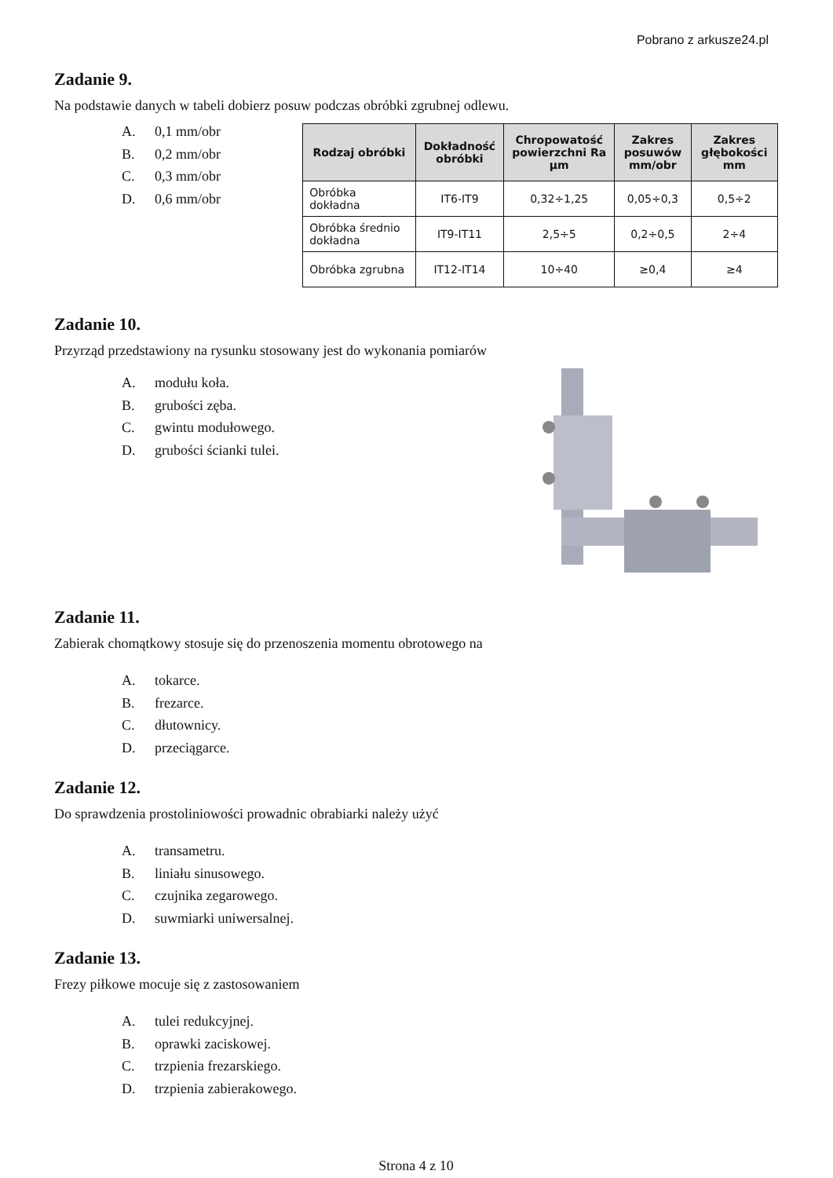Pobrano z arkusze24.pl
Zadanie 9.
Na podstawie danych w tabeli dobierz posuw podczas obróbki zgrubnej odlewu.
A. 0,1 mm/obr
B. 0,2 mm/obr
C. 0,3 mm/obr
D. 0,6 mm/obr
| Rodzaj obróbki | Dokładność obróbki | Chropowatość powierzchni Ra µm | Zakres posuwów mm/obr | Zakres głębokości mm |
| --- | --- | --- | --- | --- |
| Obróbka dokładna | IT6-IT9 | 0,32÷1,25 | 0,05÷0,3 | 0,5÷2 |
| Obróbka średnio dokładna | IT9-IT11 | 2,5÷5 | 0,2÷0,5 | 2÷4 |
| Obróbka zgrubna | IT12-IT14 | 10÷40 | ≥0,4 | ≥4 |
Zadanie 10.
Przyrząd przedstawiony na rysunku stosowany jest do wykonania pomiarów
A. modułu koła.
B. grubości zęba.
C. gwintu modułowego.
D. grubości ścianki tulei.
Zadanie 11.
Zabierak chomątkowy stosuje się do przenoszenia momentu obrotowego na
A. tokarce.
B. frezarce.
C. dłutownicy.
D. przeciągarce.
Zadanie 12.
Do sprawdzenia prostoliniowości prowadnic obrabiarki należy użyć
A. transametru.
B. liniału sinusowego.
C. czujnika zegarowego.
D. suwmiarki uniwersalnej.
Zadanie 13.
Frezy piłkowe mocuje się z zastosowaniem
A. tulei redukcyjnej.
B. oprawki zaciskowej.
C. trzpienia frezarskiego.
D. trzpienia zabierakowego.
Strona 4 z 10